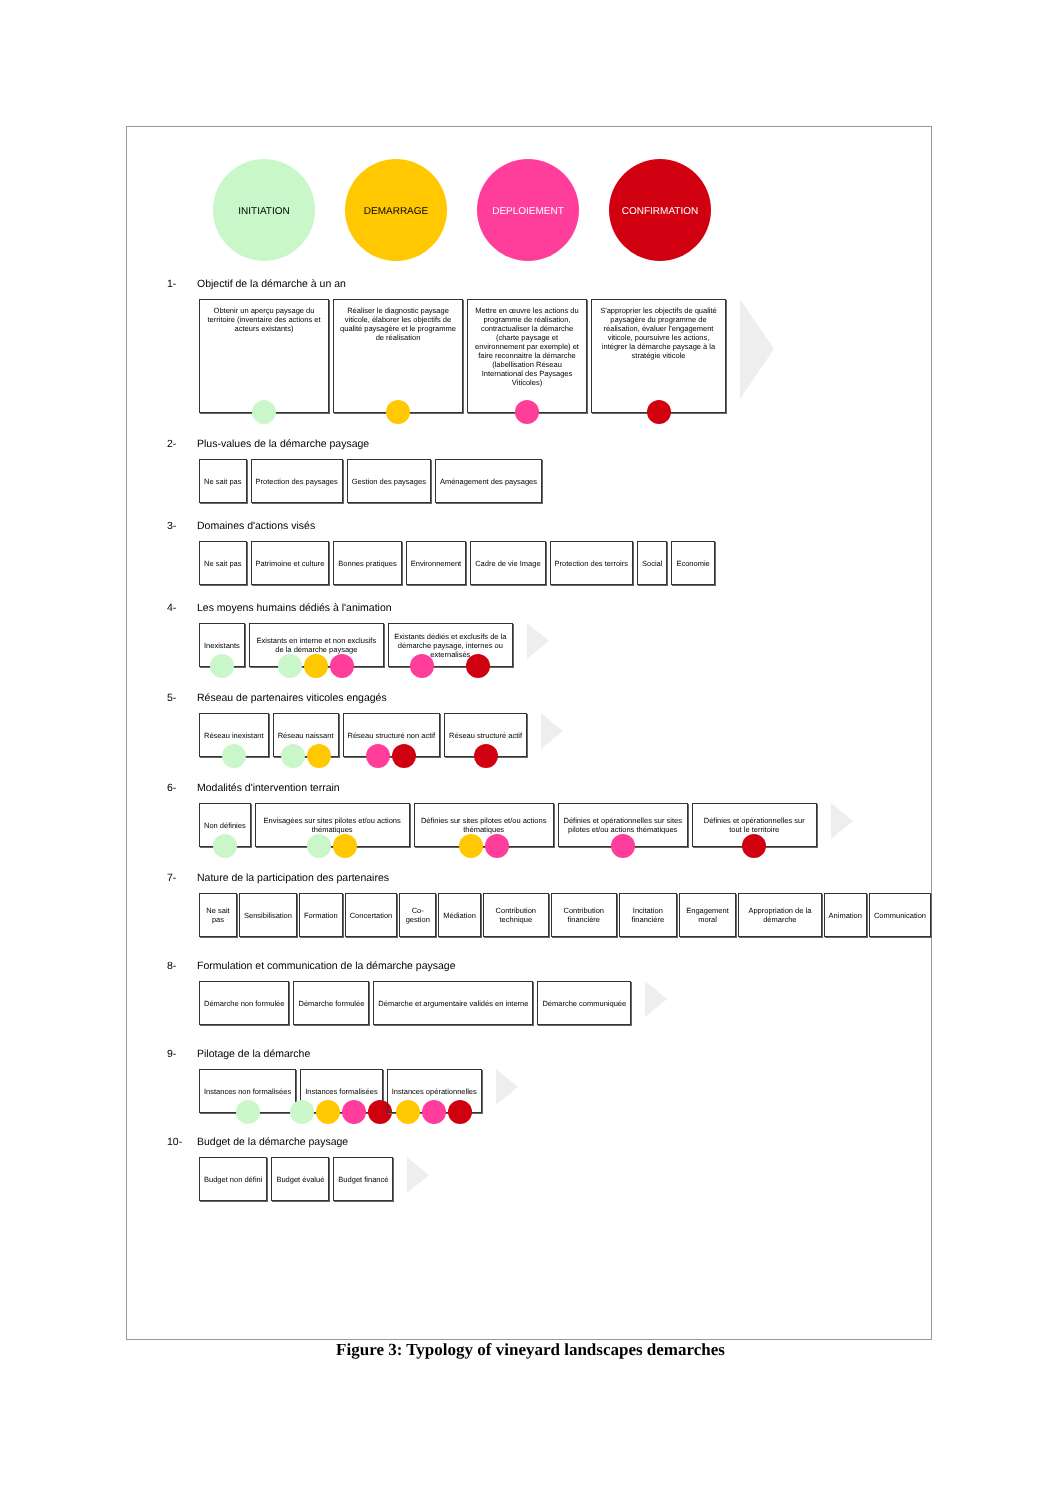INITIATION DEMARRAGE DEPLOIEMENT CONFIRMATION
1- Objectif de la démarche à un an
Obtenir un aperçu paysage du territoire (inventaire des actions et acteurs existants)
Réaliser le diagnostic paysage viticole, élaborer les objectifs de qualité paysagère et le programme de réalisation
Mettre en œuvre les actions du programme de réalisation, contractualiser la démarche (charte paysage et environnement par exemple) et faire reconnaitre la démarche (labellisation Réseau International des Paysages Viticoles)
S'approprier les objectifs de qualité paysagère du programme de réalisation, évaluer l'engagement viticole, poursuivre les actions, intégrer la démarche paysage à la stratégie viticole
2- Plus-values de la démarche paysage
Ne sait pas Protection des paysages Gestion des paysages Aménagement des paysages
3- Domaines d'actions visés
Ne sait pas Patrimoine et culture Bonnes pratiques Environnement Cadre de vie Image Protection des terroirs Social Economie
4- Les moyens humains dédiés à l'animation
Inexistants Existants en interne et non exclusifs de la démarche paysage
Existants dédiés et exclusifs de la démarche paysage, internes ou externalisés
5- Réseau de partenaires viticoles engagés
Réseau inexistant Réseau naissant Réseau structuré non actif Réseau structuré actif
6- Modalités d'intervention terrain
Non définies Envisagées sur sites pilotes et/ou actions thématiques
Définies sur sites pilotes et/ou actions thématiques
Définies et opérationnelles sur sites pilotes et/ou actions thématiques
Définies et opérationnelles sur tout le territoire
7- Nature de la participation des partenaires
Ne sait pas Sensibilisation Formation Concertation Co-gestion Médiation Contribution technique Contribution financière Incitation financière Engagement moral Appropriation de la démarche Animation Communication
8- Formulation et communication de la démarche paysage
Démarche non formulée Démarche formulée Démarche et argumentaire validés en interne
Démarche communiquée
9- Pilotage de la démarche
Instances non formalisées Instances formalisées Instances opérationnelles
10- Budget de la démarche paysage
Budget non défini Budget évalué Budget financé
Figure 3: Typology of vineyard landscapes demarches